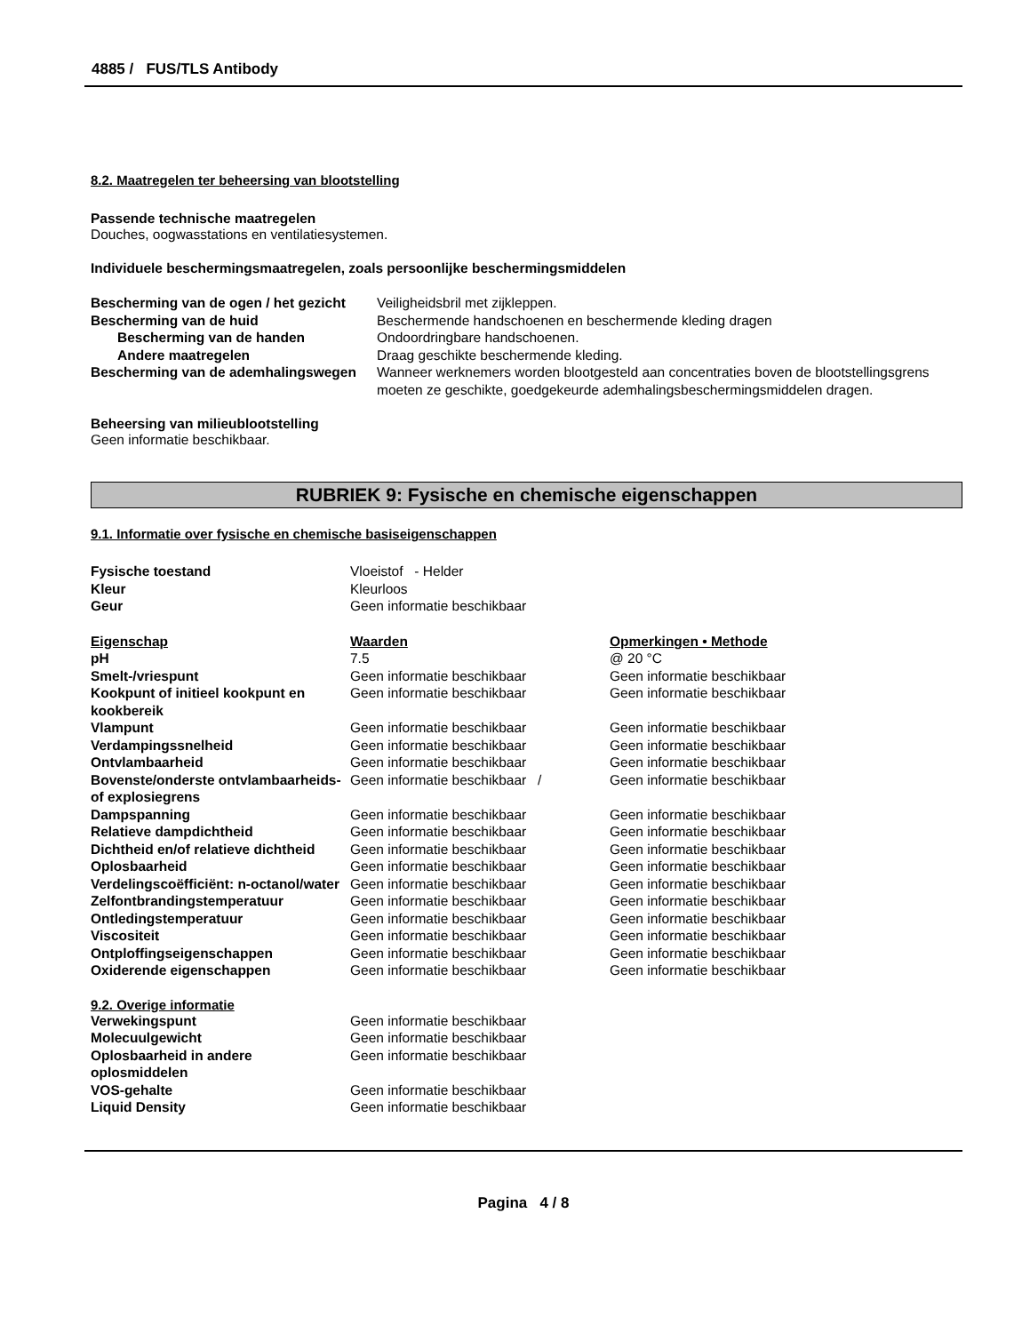4885 / FUS/TLS Antibody
8.2. Maatregelen ter beheersing van blootstelling
Passende technische maatregelen
Douches, oogwasstations en ventilatiesystemen.
Individuele beschermingsmaatregelen, zoals persoonlijke beschermingsmiddelen
| Bescherming van de ogen / het gezicht | Veiligheidsbril met zijkleppen. |
| Bescherming van de huid | Beschermende handschoenen en beschermende kleding dragen |
| Bescherming van de handen | Ondoordringbare handschoenen. |
| Andere maatregelen | Draag geschikte beschermende kleding. |
| Bescherming van de ademhalingswegen | Wanneer werknemers worden blootgesteld aan concentraties boven de blootstellingsgrens moeten ze geschikte, goedgekeurde ademhalingsbeschermingsmiddelen dragen. |
Beheersing van milieublootstelling
Geen informatie beschikbaar.
RUBRIEK 9: Fysische en chemische eigenschappen
9.1. Informatie over fysische en chemische basiseigenschappen
| Fysische toestand | Vloeistof - Helder |
| Kleur | Kleurloos |
| Geur | Geen informatie beschikbaar |
| Eigenschap | Waarden | Opmerkingen • Methode |
| pH | 7.5 | @ 20 °C |
| Smelt-/vriespunt | Geen informatie beschikbaar | Geen informatie beschikbaar |
| Kookpunt of initieel kookpunt en kookbereik | Geen informatie beschikbaar | Geen informatie beschikbaar |
| Vlampunt | Geen informatie beschikbaar | Geen informatie beschikbaar |
| Verdampingssnelheid | Geen informatie beschikbaar | Geen informatie beschikbaar |
| Ontvlambaarheid | Geen informatie beschikbaar | Geen informatie beschikbaar |
| Bovenste/onderste ontvlambaarheids- of explosiegrens | Geen informatie beschikbaar / | Geen informatie beschikbaar |
| Dampspanning | Geen informatie beschikbaar | Geen informatie beschikbaar |
| Relatieve dampdichtheid | Geen informatie beschikbaar | Geen informatie beschikbaar |
| Dichtheid en/of relatieve dichtheid | Geen informatie beschikbaar | Geen informatie beschikbaar |
| Oplosbaarheid | Geen informatie beschikbaar | Geen informatie beschikbaar |
| Verdelingscoëfficiënt: n-octanol/water | Geen informatie beschikbaar | Geen informatie beschikbaar |
| Zelfontbrandingstemperatuur | Geen informatie beschikbaar | Geen informatie beschikbaar |
| Ontledingstemperatuur | Geen informatie beschikbaar | Geen informatie beschikbaar |
| Viscositeit | Geen informatie beschikbaar | Geen informatie beschikbaar |
| Ontploffingseigenschappen | Geen informatie beschikbaar | Geen informatie beschikbaar |
| Oxiderende eigenschappen | Geen informatie beschikbaar | Geen informatie beschikbaar |
9.2. Overige informatie
| Verwekingspunt | Geen informatie beschikbaar |
| Molecuulgewicht | Geen informatie beschikbaar |
| Oplosbaarheid in andere oplosmiddelen | Geen informatie beschikbaar |
| VOS-gehalte | Geen informatie beschikbaar |
| Liquid Density | Geen informatie beschikbaar |
Pagina 4 / 8